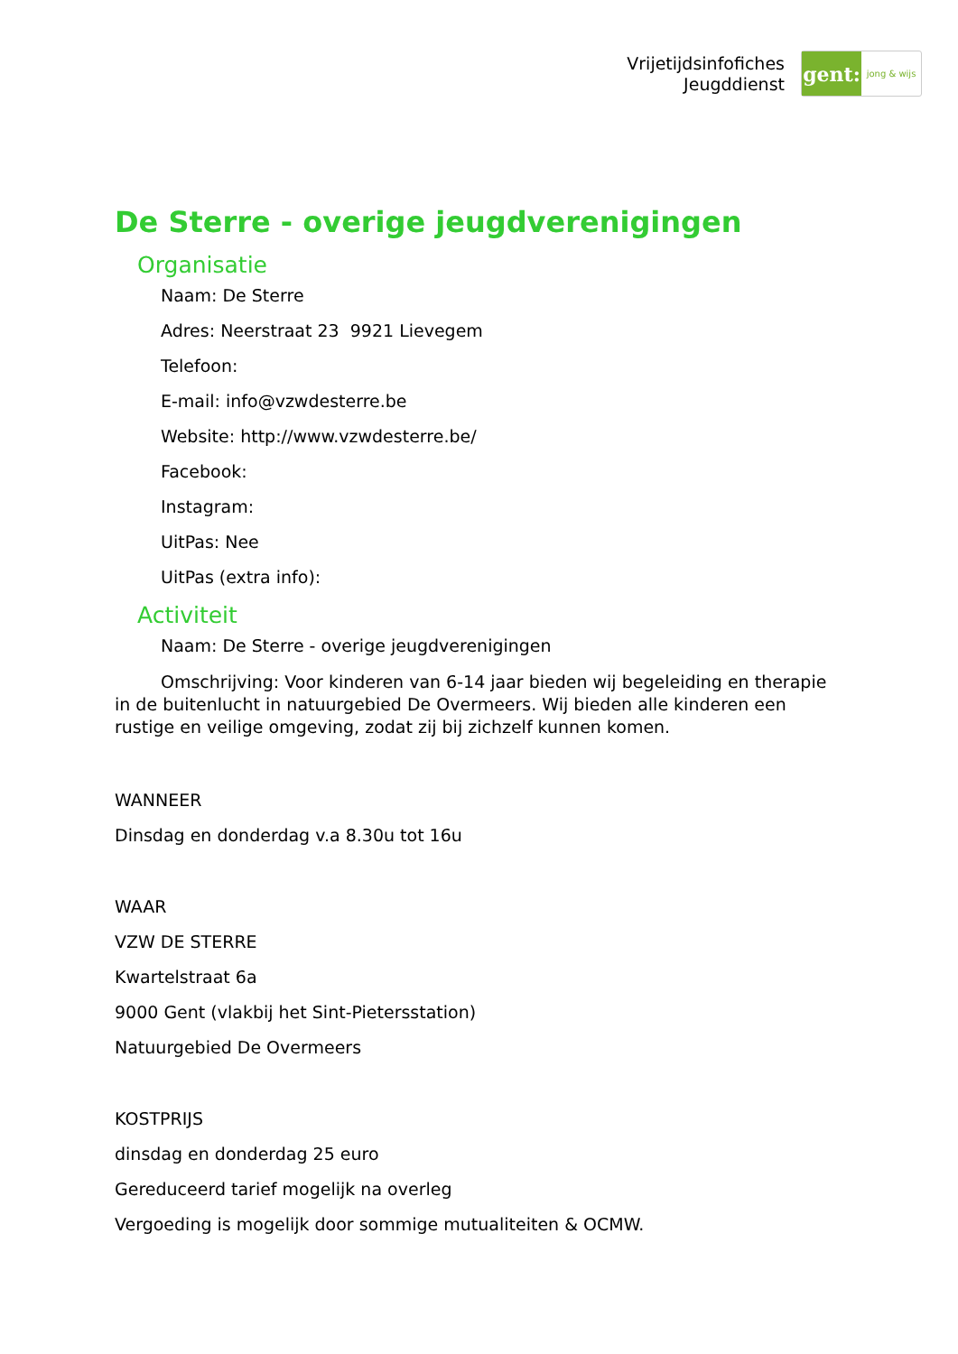Vrijetijdsinfofiches
Jeugddienst
gent:
jong & wijs
De Sterre - overige jeugdverenigingen
Organisatie
Naam: De Sterre
Adres: Neerstraat 23 9921 Lievegem
Telefoon:
E-mail: info@vzwdesterre.be
Website: http://www.vzwdesterre.be/
Facebook:
Instagram:
UitPas: Nee
UitPas (extra info):
Activiteit
Naam: De Sterre - overige jeugdverenigingen
Omschrijving: Voor kinderen van 6-14 jaar bieden wij begeleiding en therapie in de buitenlucht in natuurgebied De Overmeers. Wij bieden alle kinderen een rustige en veilige omgeving, zodat zij bij zichzelf kunnen komen.
WANNEER
Dinsdag en donderdag v.a 8.30u tot 16u
WAAR
VZW DE STERRE
Kwartelstraat 6a
9000 Gent (vlakbij het Sint-Pietersstation)
Natuurgebied De Overmeers
KOSTPRIJS
dinsdag en donderdag 25 euro
Gereduceerd tarief mogelijk na overleg
Vergoeding is mogelijk door sommige mutualiteiten & OCMW.